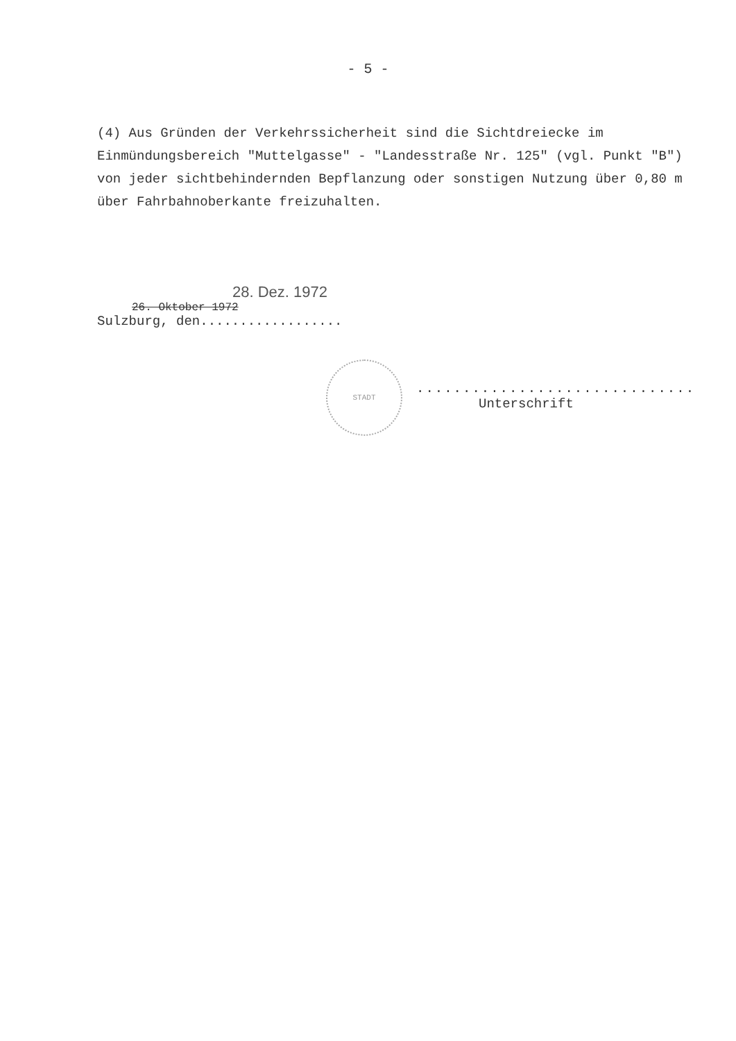- 5 -
(4) Aus Gründen der Verkehrssicherheit sind die Sichtdreiecke im Einmündungsbereich "Muttelgasse" - "Landesstraße Nr. 125" (vgl. Punkt "B") von jeder sichtbehindernden Bepflanzung oder sonstigen Nutzung über 0,80 m über Fahrbahnoberkante freizuhalten.
28. Dez. 1972
26. Oktober 1972
Sulzburg, den..................
STADT
..............................
Unterschrift